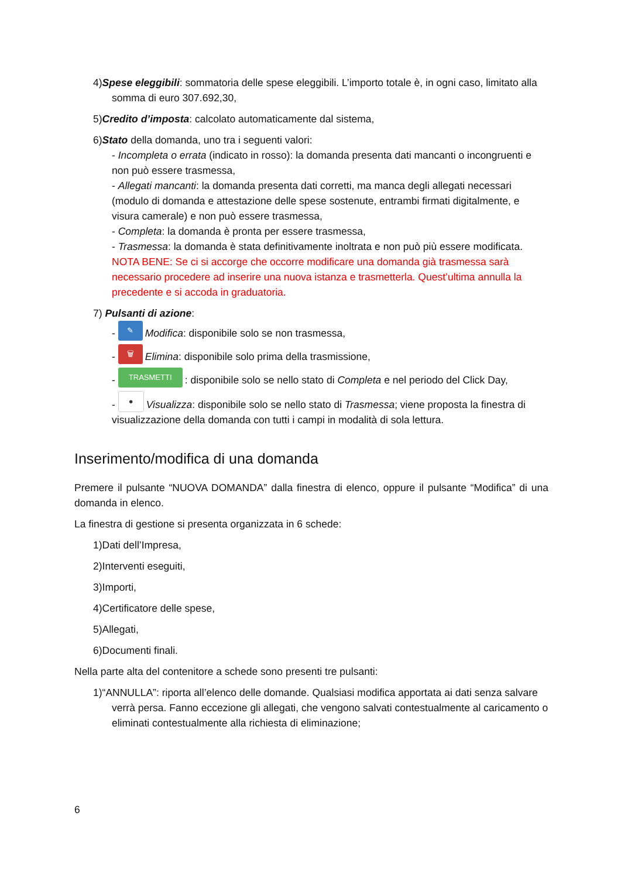4)Spese eleggibili: sommatoria delle spese eleggibili. L’importo totale è, in ogni caso, limitato alla somma di euro 307.692,30,
5)Credito d’imposta: calcolato automaticamente dal sistema,
6)Stato della domanda, uno tra i seguenti valori:
- Incompleta o errata (indicato in rosso): la domanda presenta dati mancanti o incongruenti e non può essere trasmessa,
- Allegati mancanti: la domanda presenta dati corretti, ma manca degli allegati necessari (modulo di domanda e attestazione delle spese sostenute, entrambi firmati digitalmente, e visura camerale) e non può essere trasmessa,
- Completa: la domanda è pronta per essere trasmessa,
- Trasmessa: la domanda è stata definitivamente inoltrata e non può più essere modificata. NOTA BENE: Se ci si accorge che occorre modificare una domanda già trasmessa sarà necessario procedere ad inserire una nuova istanza e trasmetterla. Quest’ultima annulla la precedente e si accoda in graduatoria.
7) Pulsanti di azione:
- ✎ Modifica: disponibile solo se non trasmessa,
- 🗑 Elimina: disponibile solo prima della trasmissione,
- TRASMETTI: disponibile solo se nello stato di Completa e nel periodo del Click Day,
- ● Visualizza: disponibile solo se nello stato di Trasmessa; viene proposta la finestra di visualizzazione della domanda con tutti i campi in modalità di sola lettura.
Inserimento/modifica di una domanda
Premere il pulsante “NUOVA DOMANDA” dalla finestra di elenco, oppure il pulsante “Modifica” di una domanda in elenco.
La finestra di gestione si presenta organizzata in 6 schede:
1)Dati dell’Impresa,
2)Interventi eseguiti,
3)Importi,
4)Certificatore delle spese,
5)Allegati,
6)Documenti finali.
Nella parte alta del contenitore a schede sono presenti tre pulsanti:
1)“ANNULLA”: riporta all’elenco delle domande. Qualsiasi modifica apportata ai dati senza salvare verrà persa. Fanno eccezione gli allegati, che vengono salvati contestualmente al caricamento o eliminati contestualmente alla richiesta di eliminazione;
6